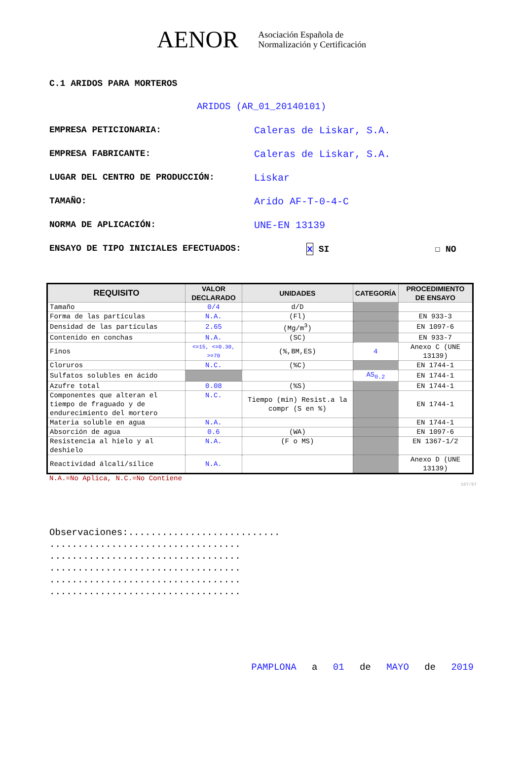AENOR
Asociación Española de
Normalización y Certificación
C.1 ARIDOS PARA MORTEROS
ARIDOS (AR_01_20140101)
EMPRESA PETICIONARIA: Caleras de Liskar, S.A.
EMPRESA FABRICANTE: Caleras de Liskar, S.A.
LUGAR DEL CENTRO DE PRODUCCIÓN: Liskar
TAMAÑO: Arido AF-T-0-4-C
NORMA DE APLICACIÓN: UNE-EN 13139
ENSAYO DE TIPO INICIALES EFECTUADOS: x SI ☐ NO
| REQUISITO | VALOR DECLARADO | UNIDADES | CATEGORÍA | PROCEDIMIENTO DE ENSAYO |
| --- | --- | --- | --- | --- |
| Tamaño | 0/4 | d/D | | |
| Forma de las partículas | N.A. | (Fl) | | EN 933-3 |
| Densidad de las partículas | 2.65 | (Mg/m<sup>3</sup>) | | EN 1097-6 |
| Contenido en conchas | N.A. | (SC) | | EN 933-7 |
| Finos | <=15, <=0.30, >=70 | (%,BM,ES) | 4 | Anexo C (UNE 13139) |
| Cloruros | N.C. | (%C) | | EN 1744-1 |
| Sulfatos solubles en ácido | | | AS<sub>0.2</sub> | EN 1744-1 |
| Azufre total | 0.08 | (%S) | | EN 1744-1 |
| Componentes que alteran el tiempo de fraguado y de endurecimiento del mortero | N.C. | Tiempo (min) Resist.a la compr (S en %) | | EN 1744-1 |
| Materia soluble en agua | N.A. | | | EN 1744-1 |
| Absorción de agua | 0.6 | (WA) | | EN 1097-6 |
| Resistencia al hielo y al deshielo | N.A. | (F o MS) | | EN 1367-1/2 |
| Reactividad álcali/sílice | N.A. | | | Anexo D (UNE 13139) |
N.A.=No Aplica, N.C.=No Contiene
107/67
Observaciones:...........................
..................................
..................................
..................................
..................................
..................................
PAMPLONA a 01 de MAYO de 2019